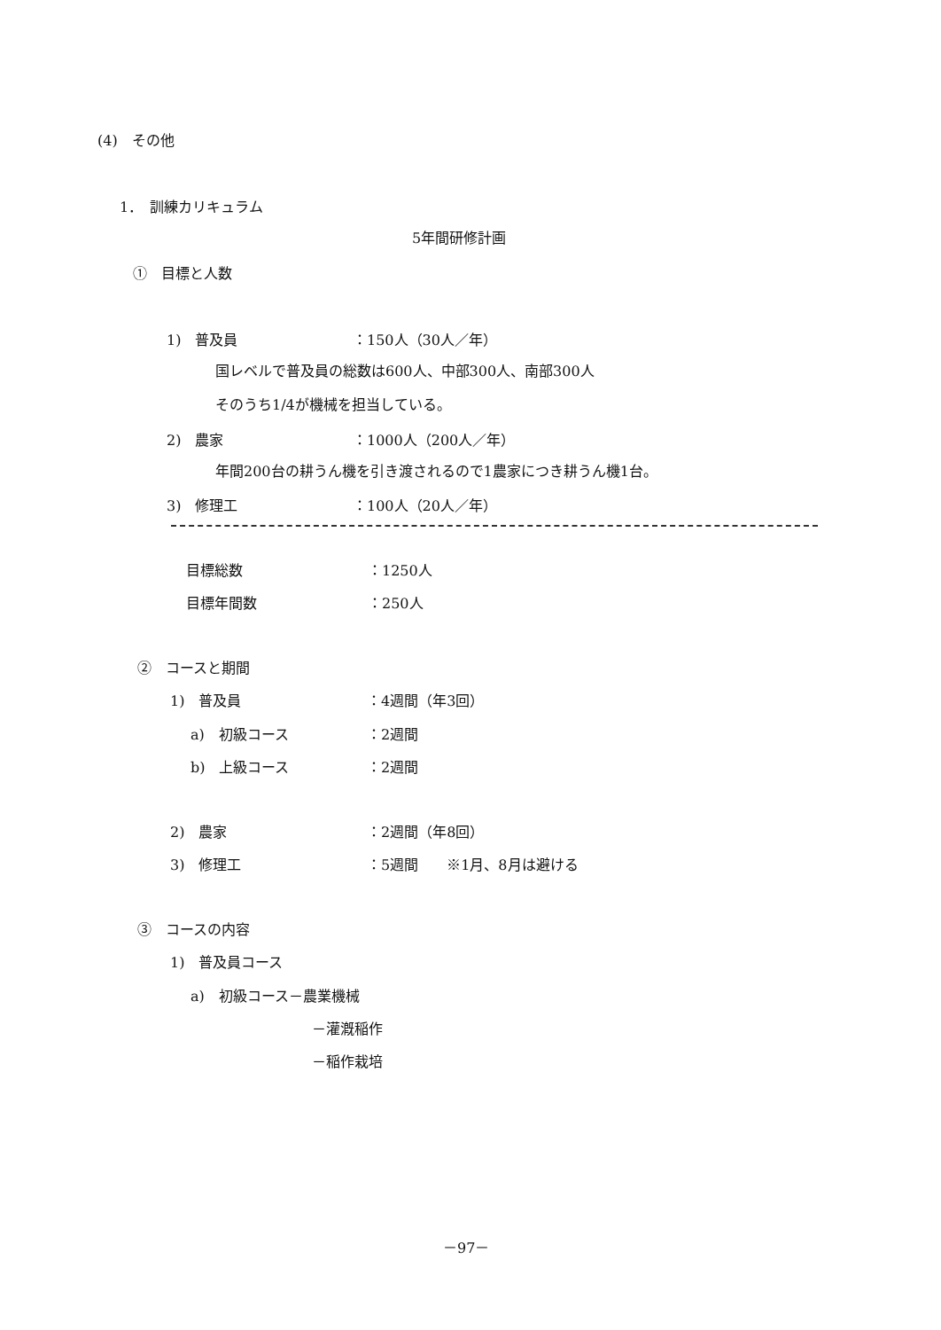(4)　その他
1．　訓練カリキュラム
5年間研修計画
①　目標と人数
1)　普及員 ：150人（30人／年）
国レベルで普及員の総数は600人、中部300人、南部300人
そのうち1/4が機械を担当している。
2)　農家 ：1000人（200人／年）
年間200台の耕うん機を引き渡されるので1農家につき耕うん機1台。
3)　修理工 ：100人（20人／年）
目標総数 ：1250人
目標年間数 ：250人
②　コースと期間
1)　普及員 ：4週間（年3回）
a)　初級コース ：2週間
b)　上級コース ：2週間
2)　農家 ：2週間（年8回）
3)　修理工 ：5週間　　※1月、8月は避ける
③　コースの内容
1)　普及員コース
a)　初級コース－農業機械
－灌漑稲作
－稲作栽培
－97－